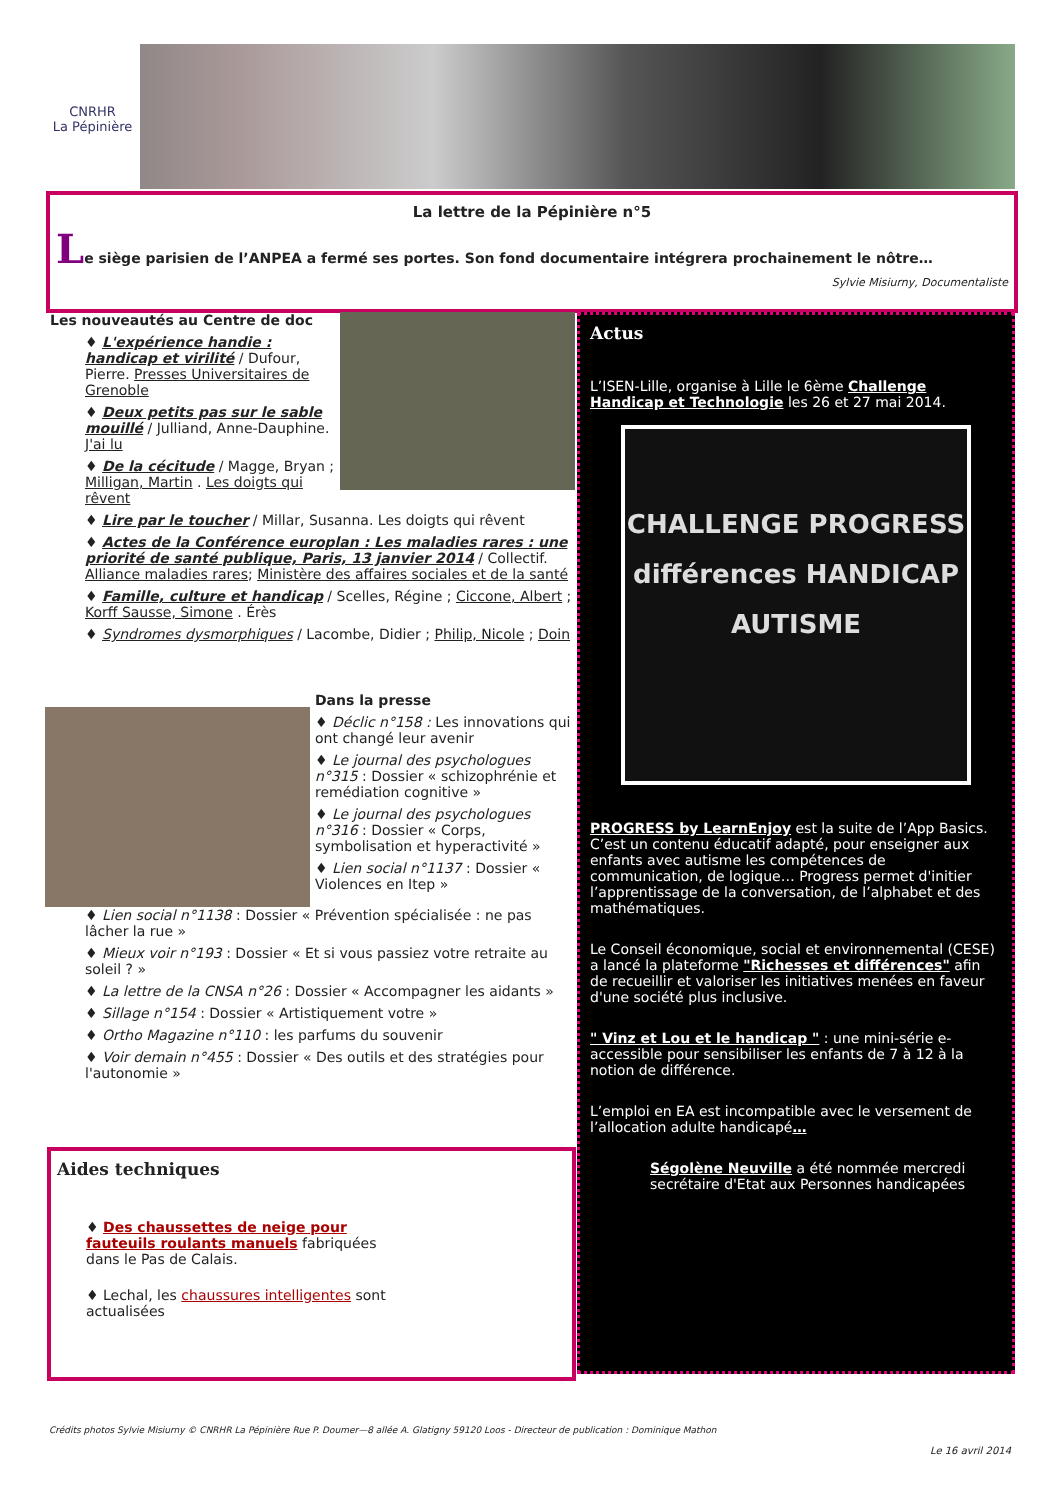CNRHR
La Pépinière
La lettre de la Pépinière n°5
Le siège parisien de l’ANPEA a fermé ses portes. Son fond documentaire intégrera prochainement le nôtre…
Sylvie Misiurny, Documentaliste
Les nouveautés au Centre de doc
♦ L'expérience handie : handicap et virilité / Dufour, Pierre. Presses Universitaires de Grenoble
♦ Deux petits pas sur le sable mouillé / Julliand, Anne-Dauphine. J'ai lu
♦ De la cécitude / Magge, Bryan ; Milligan, Martin . Les doigts qui rêvent
♦ Lire par le toucher / Millar, Susanna. Les doigts qui rêvent
♦ Actes de la Conférence europlan : Les maladies rares : une priorité de santé publique, Paris, 13 janvier 2014 / Collectif. Alliance maladies rares; Ministère des affaires sociales et de la santé
♦ Famille, culture et handicap / Scelles, Régine ; Ciccone, Albert ; Korff Sausse, Simone . Érès
♦ Syndromes dysmorphiques / Lacombe, Didier ; Philip, Nicole ; Doin
Dans la presse
♦ Déclic n°158 : Les innovations qui ont changé leur avenir
♦ Le journal des psychologues n°315 : Dossier « schizophrénie et remédiation cognitive »
♦ Le journal des psychologues n°316 : Dossier « Corps, symbolisation et hyperactivité »
♦ Lien social n°1137 : Dossier « Violences en Itep »
♦ Lien social n°1138 : Dossier « Prévention spécialisée : ne pas lâcher la rue »
♦ Mieux voir n°193 : Dossier « Et si vous passiez votre retraite au soleil ? »
♦ La lettre de la CNSA n°26 : Dossier « Accompagner les aidants »
♦ Sillage n°154 : Dossier « Artistiquement votre »
♦ Ortho Magazine n°110 : les parfums du souvenir
♦ Voir demain n°455 : Dossier « Des outils et des stratégies pour l'autonomie »
Actus
L’ISEN-Lille, organise à Lille le 6ème Challenge Handicap et Technologie les 26 et 27 mai 2014.
CHALLENGE PROGRESS différences HANDICAP AUTISME
PROGRESS by LearnEnjoy est la suite de l’App Basics. C’est un contenu éducatif adapté, pour enseigner aux enfants avec autisme les compétences de communication, de logique… Progress permet d'initier l’apprentissage de la conversation, de l’alphabet et des mathématiques.
Le Conseil économique, social et environnemental (CESE) a lancé la plateforme "Richesses et différences" afin de recueillir et valoriser les initiatives menées en faveur d'une société plus inclusive.
" Vinz et Lou et le handicap " : une mini-série e-accessible pour sensibiliser les enfants de 7 à 12 à la notion de différence.
L’emploi en EA est incompatible avec le versement de l’allocation adulte handicapé…
Ségolène Neuville a été nommée mercredi secrétaire d'Etat aux Personnes handicapées
Aides techniques
♦ Des chaussettes de neige pour fauteuils roulants manuels fabriquées dans le Pas de Calais.
♦ Lechal, les chaussures intelligentes sont actualisées
Crédits photos Sylvie Misiurny © CNRHR La Pépinière Rue P. Doumer—8 allée A. Glatigny 59120 Loos - Directeur de publication : Dominique Mathon
Le 16 avril 2014